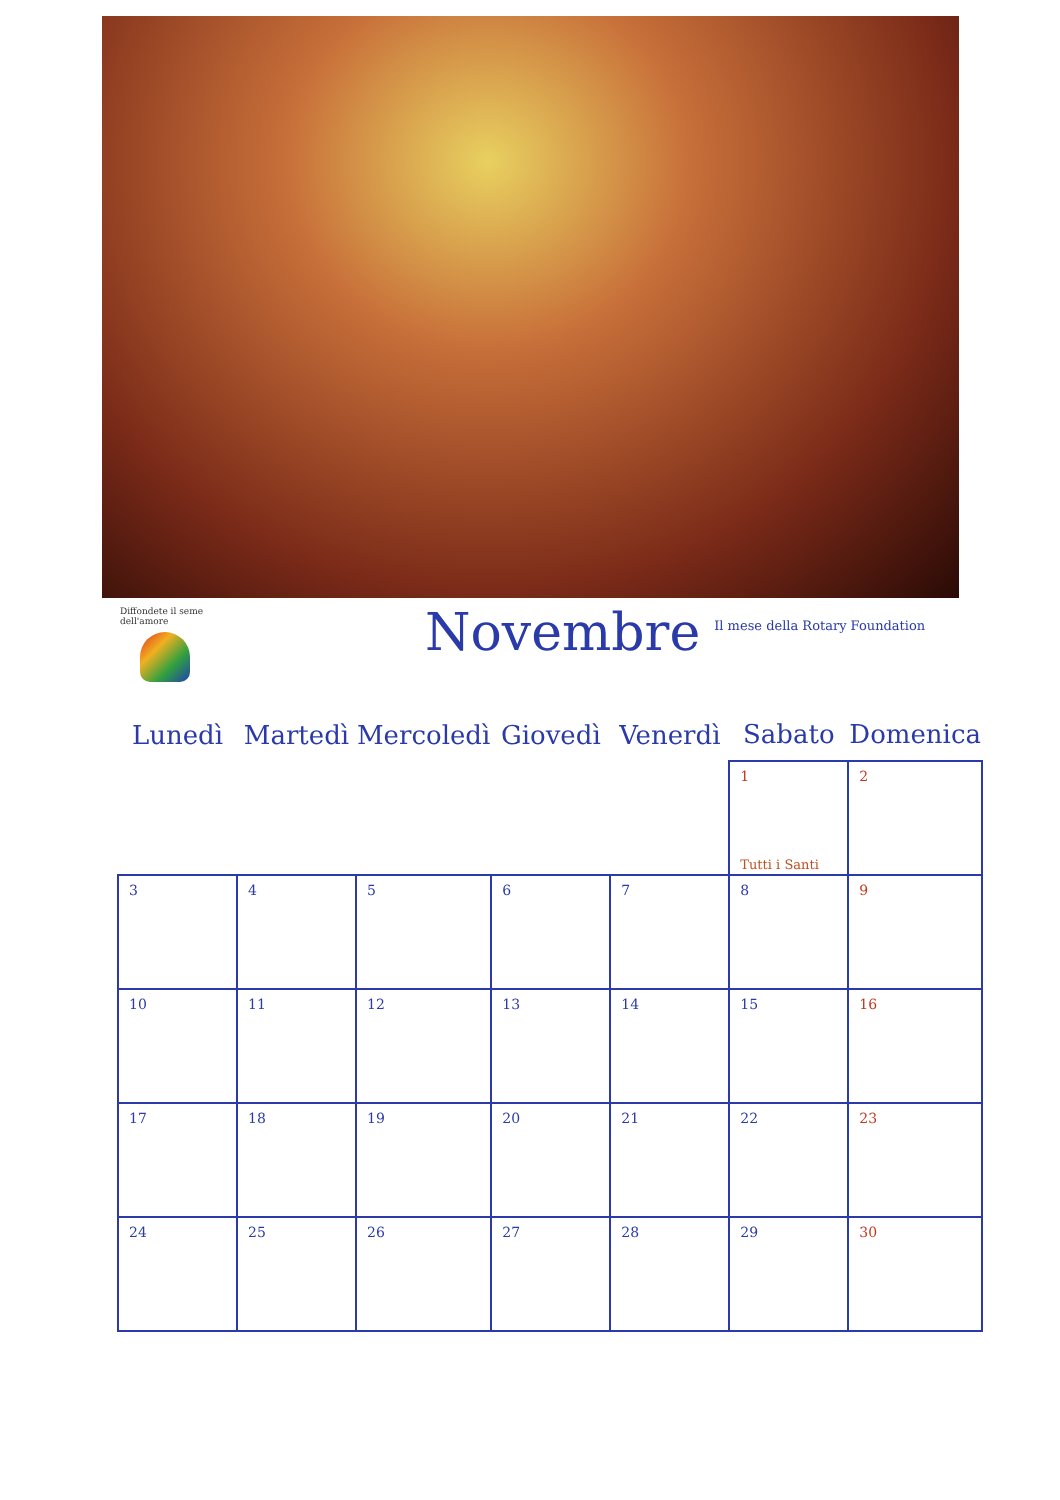Diffondete il seme dell'amore
Novembre
Il mese della Rotary Foundation
| Lunedì | Martedì | Mercoledì | Giovedì | Venerdì | Sabato | Domenica |
| --- | --- | --- | --- | --- | --- | --- |
| | | | | | 1 Tutti i Santi | 2 |
| 3 | 4 | 5 | 6 | 7 | 8 | 9 |
| 10 | 11 | 12 | 13 | 14 | 15 | 16 |
| 17 | 18 | 19 | 20 | 21 | 22 | 23 |
| 24 | 25 | 26 | 27 | 28 | 29 | 30 |